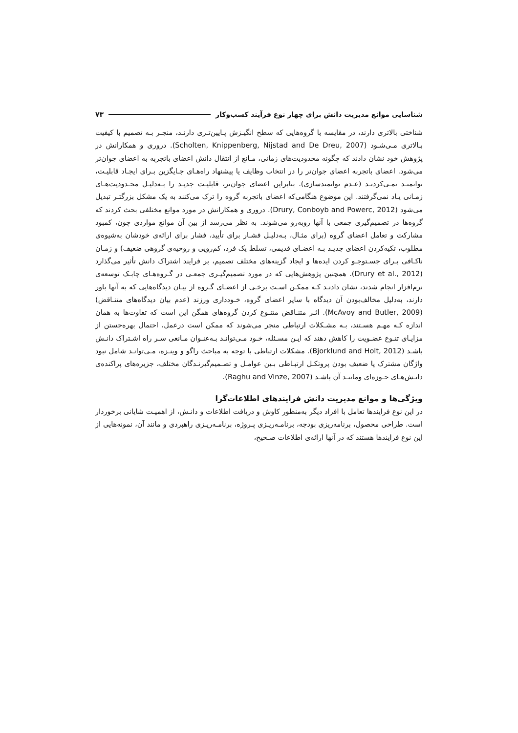شناسایی موانع مدیریت دانش برای چهار نوع فرآیند کسب‌وکار ۷۳
شناختی بالاتری دارند، در مقایسه با گروه‌هایی که سطح انگیـزش پـایین‌تـری دارنـد، منجـر بـه تصمیم با کیفیت بـالاتری مـی‌شـود (Scholten, Knippenberg, Nijstad and De Dreu, 2007). دروری و همکارانش در پژوهش خود نشان دادند که چگونه محدودیت‌های زمانی، مـانع از انتقال دانش اعضای باتجربه به اعضای جوان‌تر می‌شود. اعضای باتجربه اعضای جوان‌تر را در انتخاب وظایف یا پیشنهاد راه‌هـای جـایگزین بـرای ایجـاد قابلیـت، توانمنـد نمـی‌کردنـد (عـدم توانمندسازی). بنابراین اعضای جوان‌تر، قابلیـت جدیـد را بـه‌دلیـل محـدودیت‌هـای زمـانی یـاد نمی‌گرفتند. این موضوع هنگامی‌که اعضای باتجربه گروه را ترک می‌کنند به یک مشکل بزرگتـر تبدیل می‌شود (Drury, Conboyb and Powerc, 2012). دروری و همکارانش در مورد موانع مختلفی بحث کردند که گروه‌ها در تصمیم‌گیری جمعی با آنها روبه‌رو می‌شوند. به نظر می‌رسد از بین آن موانع مواردی چون، کمبود مشارکت و تعامل اعضای گروه (برای مثـال، بـه‌دلیـل فشـار برای تأیید، فشار برای ارائه‌ی خودشان به‌شیوه‌ی مطلوب، تکیه‌کردن اعضای جدیـد بـه اعضـای قدیمی، تسلط یک فرد، کم‌رویی و روحیه‌ی گروهی ضعیف) و زمـان ناکـافی بـرای جسـتوجـو کردن ایده‌ها و ایجاد گزینه‌های مختلف تصمیم، بر فرایند اشتراک دانش تأثیر می‌گذارد (Drury et al., 2012). همچنین پژوهش‌هایی که در مورد تصمیم‌گیـری جمعـی در گـروه‌هـای چابـک توسعه‌ی نرم‌افزار انجام شدند، نشان دادنـد کـه ممکـن اسـت برخـی از اعضـای گـروه از بیـان دیدگاه‌هایی که به آنها باور دارند، به‌دلیل مخالف‌بودن آن دیدگاه با سایر اعضای گروه، خـودداری ورزند (عدم بیان دیدگاه‌های متنـاقض) (McAvoy and Butler, 2009). اثـر متنـاقض متنـوع کردن گروه‌های همگن این است که تفاوت‌ها به همان اندازه کـه مهـم هسـتند، بـه مشـکلات ارتباطی منجر می‌شوند که ممکن است درعمل، احتمال بهره‌جستن از مزایـای تنـوع عضـویت را کاهش دهند که ایـن مسـئله، خـود مـی‌توانـد بـه‌عنـوان مـانعی سـر راه اشـتراک دانـش باشـد (Bjorklund and Holt, 2012). مشکلات ارتباطی با توجه به مباحث راگو و وینـزه، مـی‌توانـد شامل نبود واژگان مشترک یا ضعیف بودن پروتکـل ارتبـاطی بـین عوامـل و تصـمیم‌گیرنـدگان مختلف، جزیره‌های پراکنده‌ی دانـش‌هـای حـوزه‌ای وماننـد آن باشـد (Raghu and Vinze, 2007).
ویژگی‌ها و موانع مدیریت دانش فرایندهای اطلاعات‌گرا
در این نوع فرایندها تعامل با افراد دیگر به‌منظور کاوش و دریافت اطلاعات و دانـش، از اهمیـت شایانی برخوردار است. طراحی محصول، برنامه‌ریزی بودجه، برنامـه‌ریـزی پـروژه، برنامـه‌ریـزی راهبردی و مانند آن، نمونه‌هایی از این نوع فرایندها هستند که در آنها ارائه‌ی اطلاعات صـحیح،